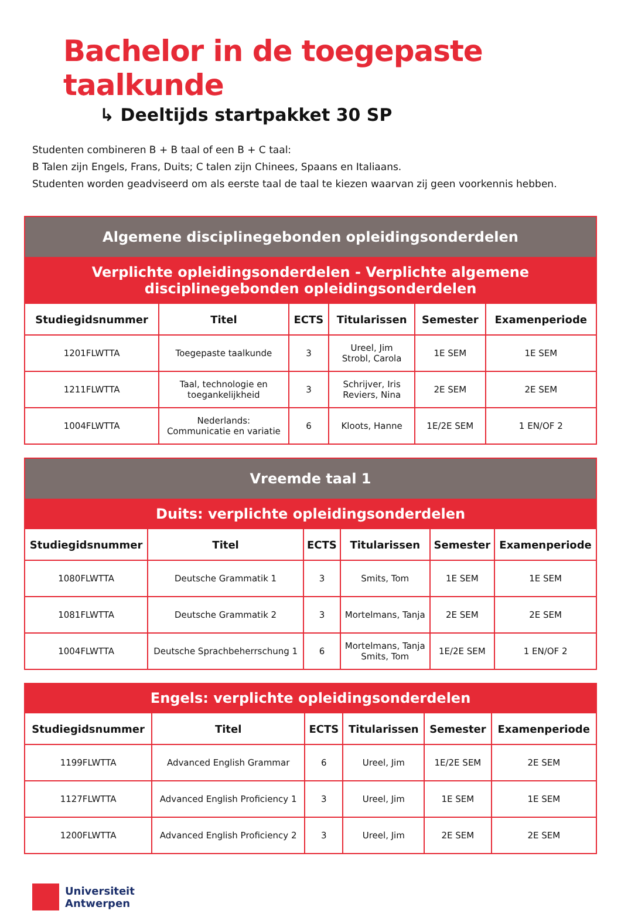Bachelor in de toegepaste taalkunde
↳ Deeltijds startpakket 30 SP
Studenten combineren B + B taal of een B + C taal:
B Talen zijn Engels, Frans, Duits; C talen zijn Chinees, Spaans en Italiaans.
Studenten worden geadviseerd om als eerste taal de taal te kiezen waarvan zij geen voorkennis hebben.
| Algemene disciplinegebonden opleidingsonderdelen | | | | | |
| --- | --- | --- | --- | --- | --- |
| Verplichte opleidingsonderdelen - Verplichte algemene disciplinegebonden opleidingsonderdelen | | | | | |
| Studiegidsnummer | Titel | ECTS | Titularissen | Semester | Examenperiode |
| 1201FLWTTA | Toegepaste taalkunde | 3 | Ureel, Jim Strobl, Carola | 1E SEM | 1E SEM |
| 1211FLWTTA | Taal, technologie en toegankelijkheid | 3 | Schrijver, Iris Reviers, Nina | 2E SEM | 2E SEM |
| 1004FLWTTA | Nederlands: Communicatie en variatie | 6 | Kloots, Hanne | 1E/2E SEM | 1 EN/OF 2 |
| Vreemde taal 1 | | | | | |
| --- | --- | --- | --- | --- | --- |
| Duits: verplichte opleidingsonderdelen | | | | | |
| Studiegidsnummer | Titel | ECTS | Titularissen | Semester | Examenperiode |
| 1080FLWTTA | Deutsche Grammatik 1 | 3 | Smits, Tom | 1E SEM | 1E SEM |
| 1081FLWTTA | Deutsche Grammatik 2 | 3 | Mortelmans, Tanja | 2E SEM | 2E SEM |
| 1004FLWTTA | Deutsche Sprachbeherrschung 1 | 6 | Mortelmans, Tanja Smits, Tom | 1E/2E SEM | 1 EN/OF 2 |
| Engels: verplichte opleidingsonderdelen | | | | | |
| --- | --- | --- | --- | --- | --- |
| Studiegidsnummer | Titel | ECTS | Titularissen | Semester | Examenperiode |
| 1199FLWTTA | Advanced English Grammar | 6 | Ureel, Jim | 1E/2E SEM | 2E SEM |
| 1127FLWTTA | Advanced English Proficiency 1 | 3 | Ureel, Jim | 1E SEM | 1E SEM |
| 1200FLWTTA | Advanced English Proficiency 2 | 3 | Ureel, Jim | 2E SEM | 2E SEM |
Universiteit
Antwerpen